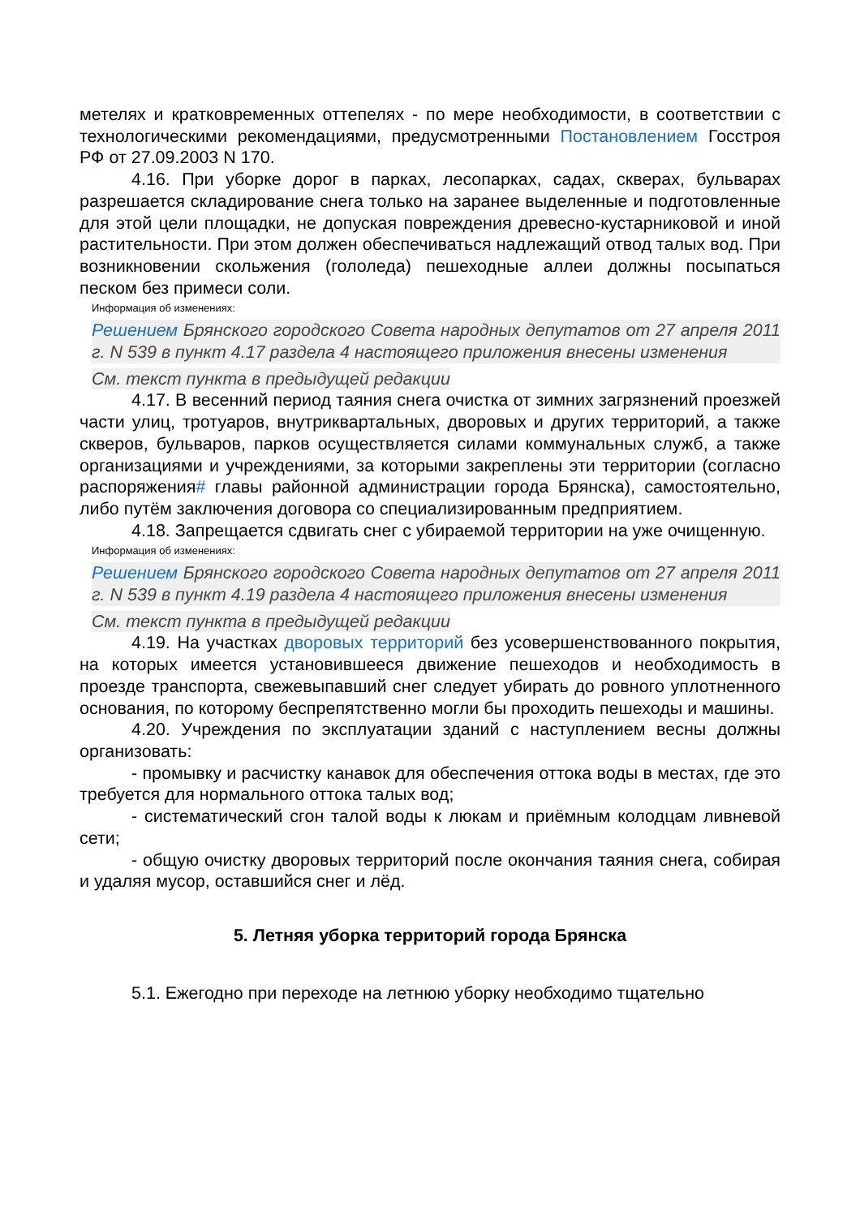метелях и кратковременных оттепелях - по мере необходимости, в соответствии с технологическими рекомендациями, предусмотренными Постановлением Госстроя РФ от 27.09.2003 N 170.
4.16. При уборке дорог в парках, лесопарках, садах, скверах, бульварах разрешается складирование снега только на заранее выделенные и подготовленные для этой цели площадки, не допуская повреждения древесно-кустарниковой и иной растительности. При этом должен обеспечиваться надлежащий отвод талых вод. При возникновении скольжения (гололеда) пешеходные аллеи должны посыпаться песком без примеси соли.
Информация об изменениях:
Решением Брянского городского Совета народных депутатов от 27 апреля 2011 г. N 539 в пункт 4.17 раздела 4 настоящего приложения внесены изменения
См. текст пункта в предыдущей редакции
4.17. В весенний период таяния снега очистка от зимних загрязнений проезжей части улиц, тротуаров, внутриквартальных, дворовых и других территорий, а также скверов, бульваров, парков осуществляется силами коммунальных служб, а также организациями и учреждениями, за которыми закреплены эти территории (согласно распоряжения# главы районной администрации города Брянска), самостоятельно, либо путём заключения договора со специализированным предприятием.
4.18. Запрещается сдвигать снег с убираемой территории на уже очищенную.
Информация об изменениях:
Решением Брянского городского Совета народных депутатов от 27 апреля 2011 г. N 539 в пункт 4.19 раздела 4 настоящего приложения внесены изменения
См. текст пункта в предыдущей редакции
4.19. На участках дворовых территорий без усовершенствованного покрытия, на которых имеется установившееся движение пешеходов и необходимость в проезде транспорта, свежевыпавший снег следует убирать до ровного уплотненного основания, по которому беспрепятственно могли бы проходить пешеходы и машины.
4.20. Учреждения по эксплуатации зданий с наступлением весны должны организовать:
- промывку и расчистку канавок для обеспечения оттока воды в местах, где это требуется для нормального оттока талых вод;
- систематический сгон талой воды к люкам и приёмным колодцам ливневой сети;
- общую очистку дворовых территорий после окончания таяния снега, собирая и удаляя мусор, оставшийся снег и лёд.
5. Летняя уборка территорий города Брянска
5.1. Ежегодно при переходе на летнюю уборку необходимо тщательно